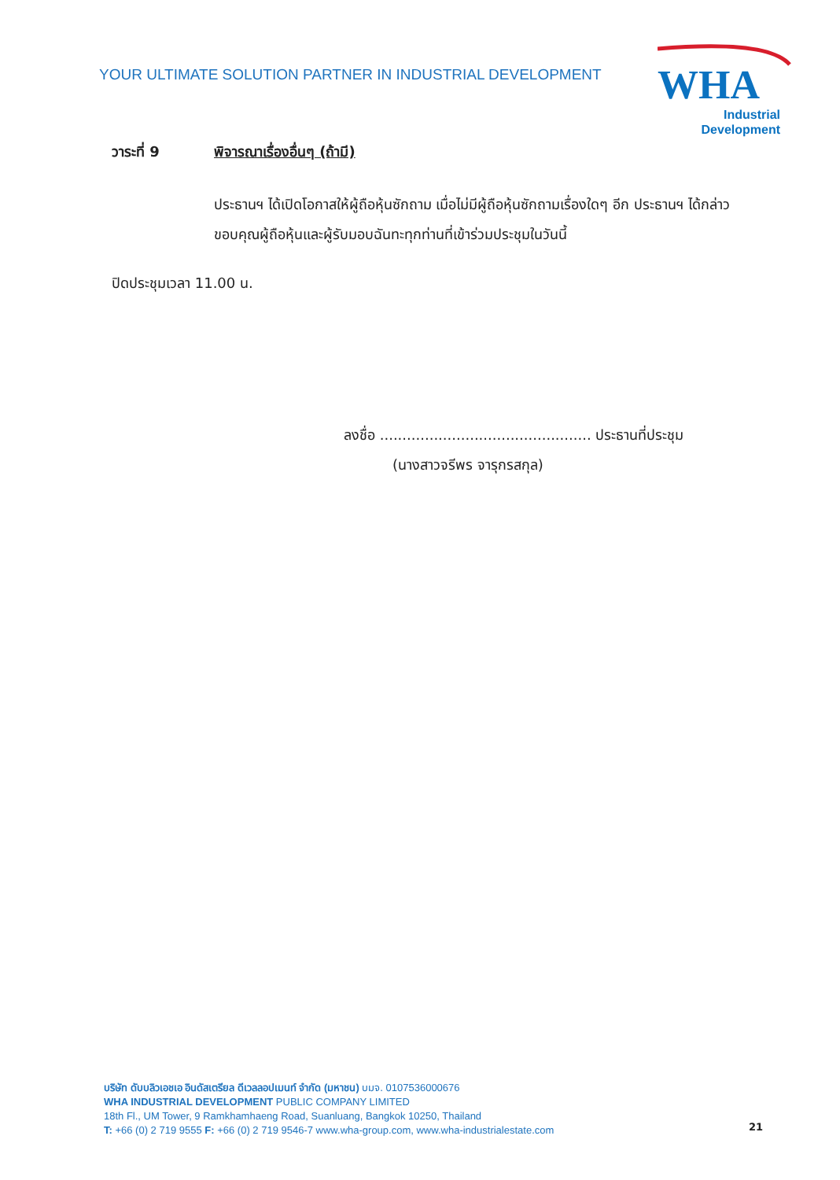YOUR ULTIMATE SOLUTION PARTNER IN INDUSTRIAL DEVELOPMENT
WHA
Industrial
Development
วาระที่ 9 พิจารณาเรื่องอื่นๆ (ถ้ามี)
ประธานฯ ได้เปิดโอกาสให้ผู้ถือหุ้นซักถาม เมื่อไม่มีผู้ถือหุ้นซักถามเรื่องใดๆ อีก ประธานฯ ได้กล่าวขอบคุณผู้ถือหุ้นและผู้รับมอบฉันทะทุกท่านที่เข้าร่วมประชุมในวันนี้
ปิดประชุมเวลา 11.00 น.
ลงชื่อ ............................................... ประธานที่ประชุม
(นางสาวจรีพร จารุกรสกุล)
บริษัท ดับบลิวเอชเอ อินดัสเตรียล ดีเวลลอปเมนท์ จำกัด (มหาชน) บมจ. 0107536000676
WHA INDUSTRIAL DEVELOPMENT PUBLIC COMPANY LIMITED
18th Fl., UM Tower, 9 Ramkhamhaeng Road, Suanluang, Bangkok 10250, Thailand
T: +66 (0) 2 719 9555 F: +66 (0) 2 719 9546-7 www.wha-group.com, www.wha-industrialestate.com
21